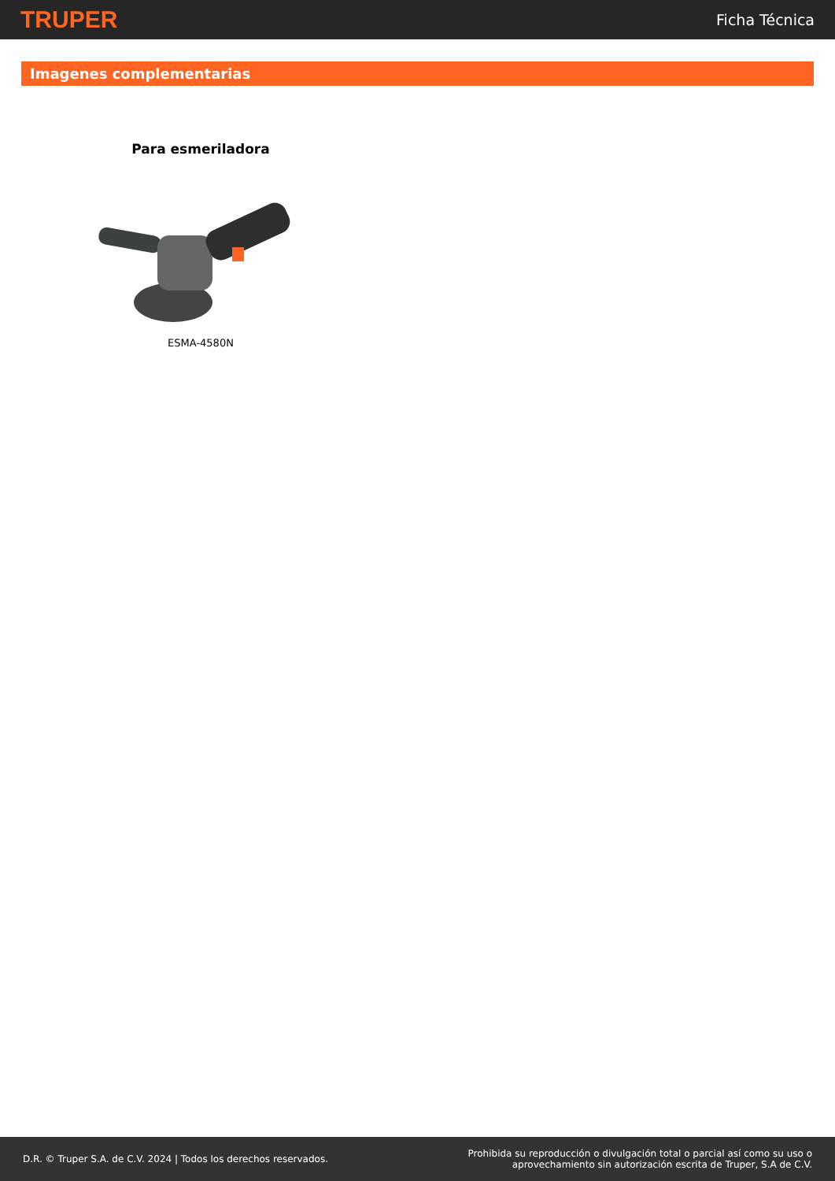TRUPER Ficha Técnica
Imagenes complementarias
Para esmeriladora
ESMA-4580N
D.R. © Truper S.A. de C.V. 2024 | Todos los derechos reservados. Prohibida su reproducción o divulgación total o parcial así como su uso o
aprovechamiento sin autorización escrita de Truper, S.A de C.V.